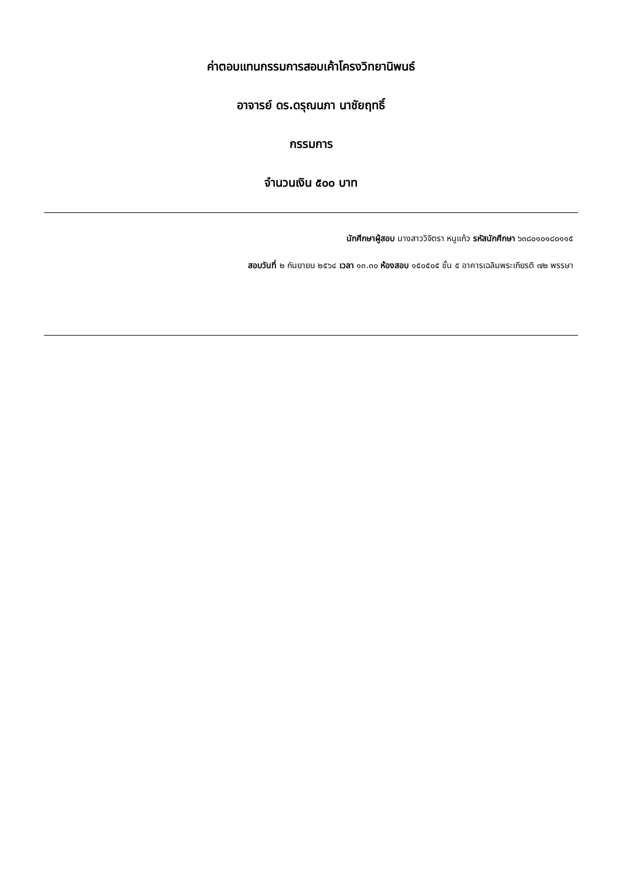ค่าตอบแทนกรรมการสอบเค้าโครงวิทยานิพนธ์
อาจารย์ ดร.ดรุณนภา นาชัยฤทธิ์
กรรมการ
จำนวนเงิน ๕๐๐ บาท
นักศึกษาผู้สอบ นางสาววิจิตรา หนูแก้ว รหัสนักศึกษา ๖๓๘๐๑๐๑๘๐๑๑๕
สอบวันที่ ๒ กันยายน ๒๕๖๔ เวลา ๑๓.๓๐ ห้องสอบ ๑๕๐๕๐๕ ชั้น ๕ อาคารเฉลิมพระเกียรติ ๗๒ พรรษา